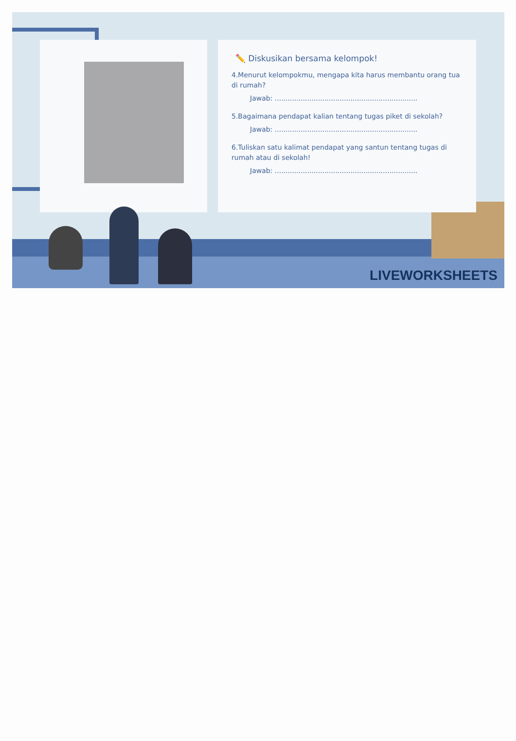✏️ Diskusikan bersama kelompok!
4.Menurut kelompokmu, mengapa kita harus membantu orang tua di rumah?
Jawab: ..................................................................
5.Bagaimana pendapat kalian tentang tugas piket di sekolah?
Jawab: ..................................................................
6.Tuliskan satu kalimat pendapat yang santun tentang tugas di rumah atau di sekolah!
Jawab: ..................................................................
LIVEWORKSHEETS